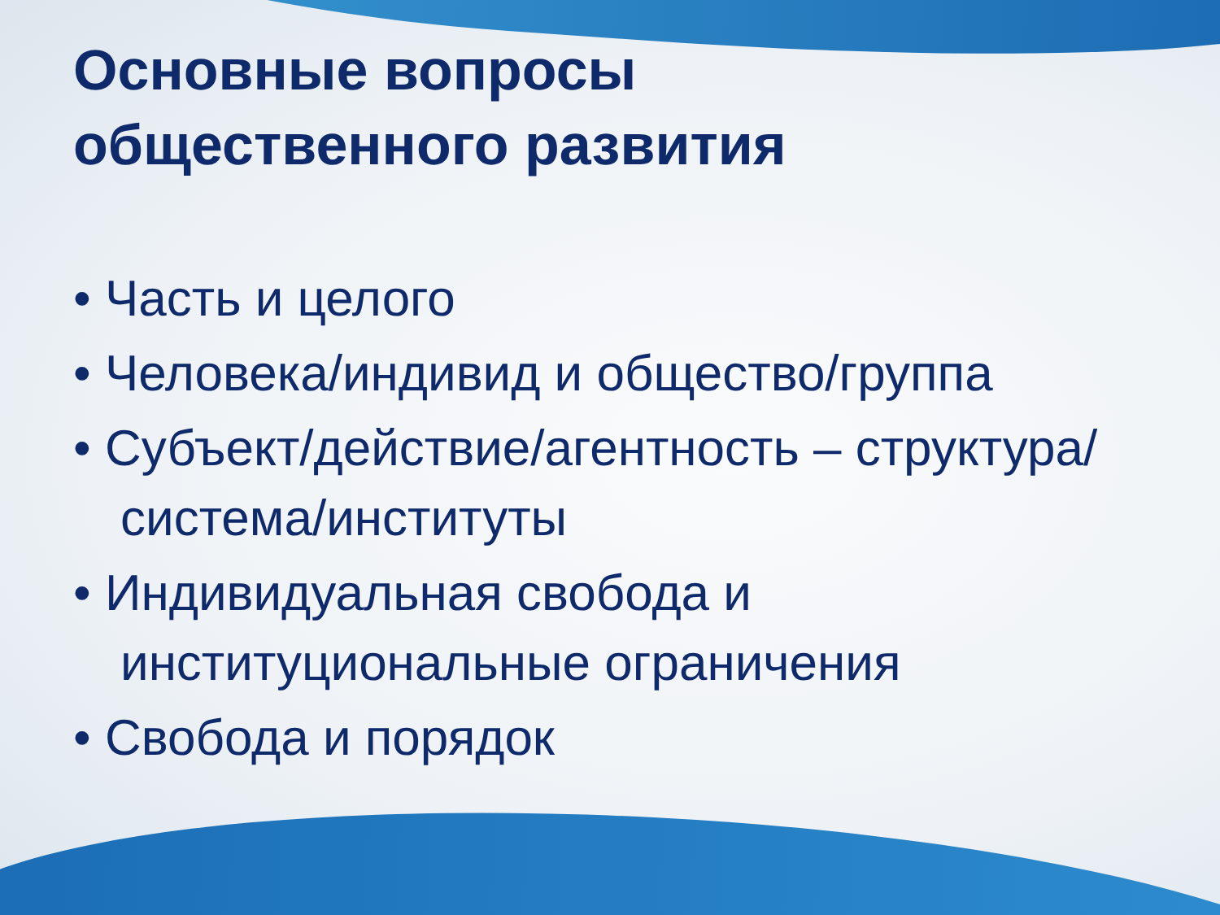Основные вопросы
общественного развития
• Часть и целого
• Человека/индивид и общество/группа
• Субъект/действие/агентность – структура/ система/институты
• Индивидуальная свобода и институциональные ограничения
• Свобода и порядок